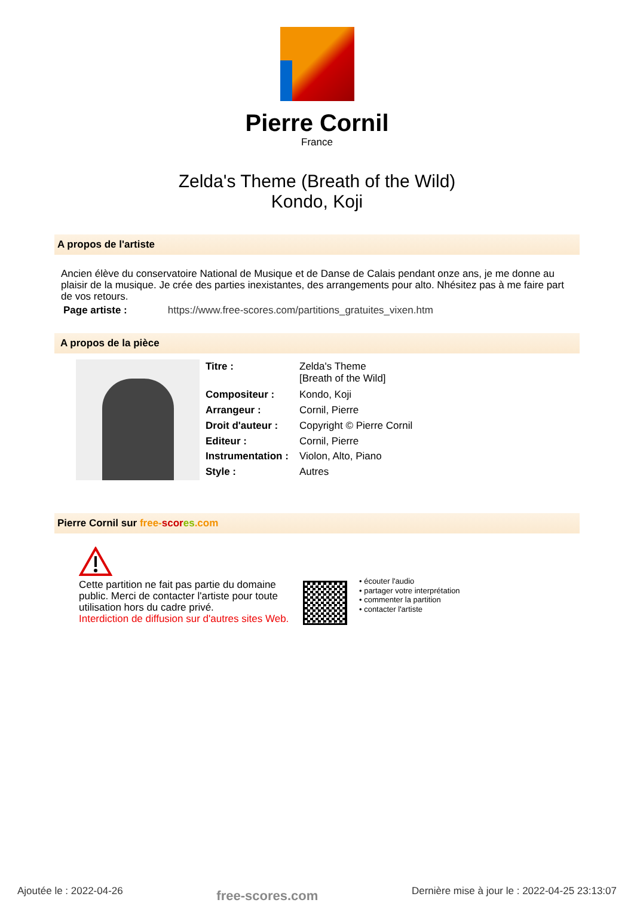Pierre Cornil
France
Zelda's Theme (Breath of the Wild)
Kondo, Koji
A propos de l'artiste
Ancien élève du conservatoire National de Musique et de Danse de Calais pendant onze ans, je me donne au plaisir de la musique. Je crée des parties inexistantes, des arrangements pour alto. Nhésitez pas à me faire part de vos retours.
Page artiste : https://www.free-scores.com/partitions_gratuites_vixen.htm
A propos de la pièce
| Titre : | Zelda's Theme [Breath of the Wild] |
| Compositeur : | Kondo, Koji |
| Arrangeur : | Cornil, Pierre |
| Droit d'auteur : | Copyright © Pierre Cornil |
| Editeur : | Cornil, Pierre |
| Instrumentation : | Violon, Alto, Piano |
| Style : | Autres |
Pierre Cornil sur free-scor es.com
Cette partition ne fait pas partie du domaine public. Merci de contacter l'artiste pour toute utilisation hors du cadre privé.
Interdiction de diffusion sur d'autres sites Web.
• écouter l'audio
• partager votre interprétation
• commenter la partition
• contacter l'artiste
Ajoutée le : 2022-04-26 free-scores.com Dernière mise à jour le : 2022-04-25 23:13:07